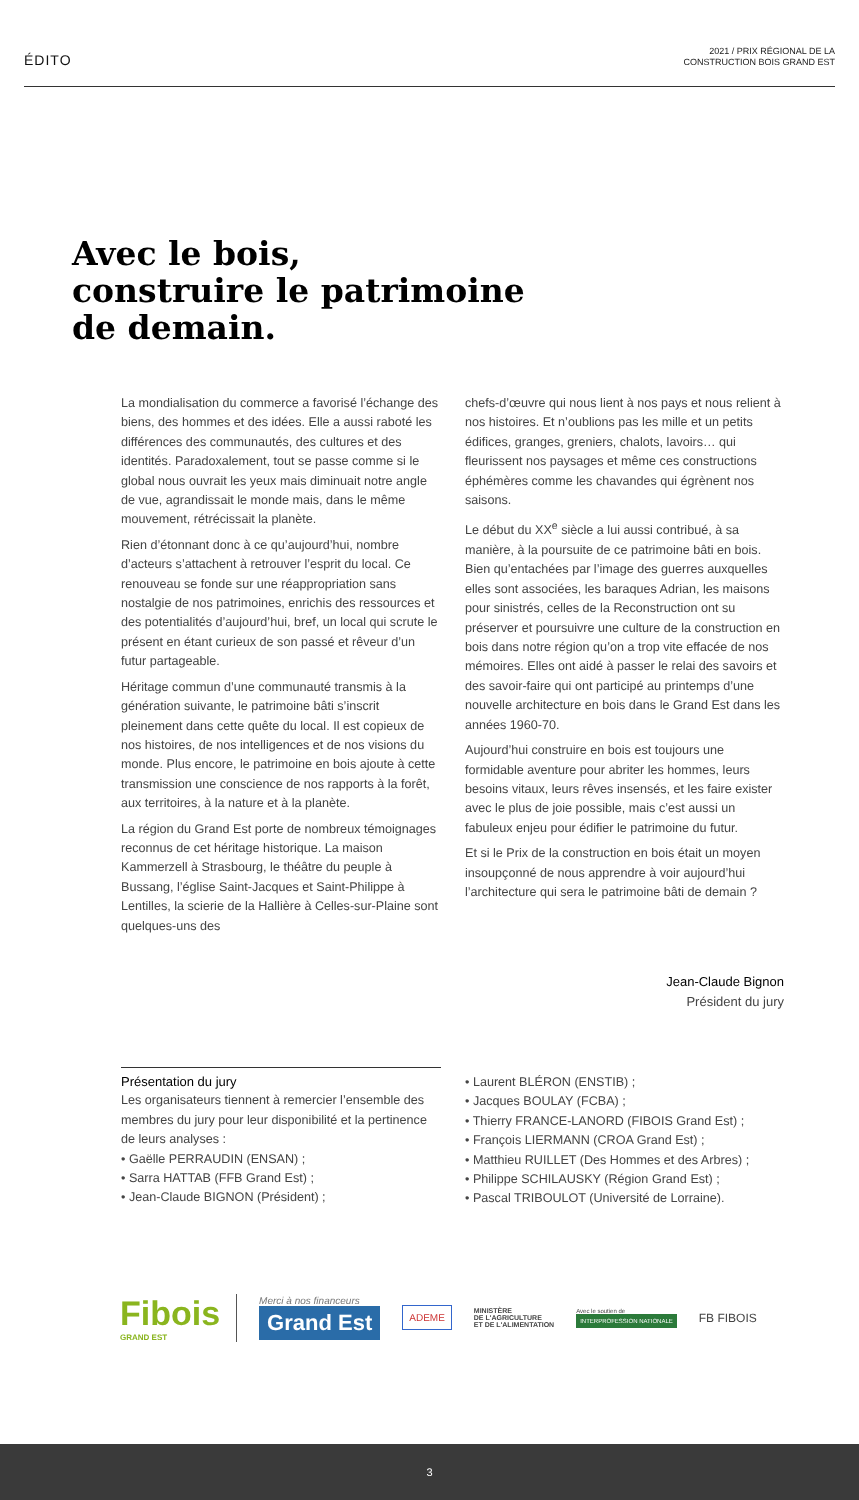ÉDITO
2021 / PRIX RÉGIONAL DE LA
CONSTRUCTION BOIS GRAND EST
Avec le bois,
construire le patrimoine
de demain.
La mondialisation du commerce a favorisé l’échange des biens, des hommes et des idées. Elle a aussi raboté les différences des communautés, des cultures et des identités. Paradoxalement, tout se passe comme si le global nous ouvrait les yeux mais diminuait notre angle de vue, agrandissait le monde mais, dans le même mouvement, rétrécissait la planète.
Rien d’étonnant donc à ce qu’aujourd’hui, nombre d’acteurs s’attachent à retrouver l’esprit du local. Ce renouveau se fonde sur une réappropriation sans nostalgie de nos patrimoines, enrichis des ressources et des potentialités d’aujourd’hui, bref, un local qui scrute le présent en étant curieux de son passé et rêveur d’un futur partageable.
Héritage commun d’une communauté transmis à la génération suivante, le patrimoine bâti s’inscrit pleinement dans cette quête du local. Il est copieux de nos histoires, de nos intelligences et de nos visions du monde. Plus encore, le patrimoine en bois ajoute à cette transmission une conscience de nos rapports à la forêt, aux territoires, à la nature et à la planète.
La région du Grand Est porte de nombreux témoignages reconnus de cet héritage historique. La maison Kammerzell à Strasbourg, le théâtre du peuple à Bussang, l’église Saint-Jacques et Saint-Philippe à Lentilles, la scierie de la Hallière à Celles-sur-Plaine sont quelques-uns des
chefs-d’œuvre qui nous lient à nos pays et nous relient à nos histoires. Et n’oublions pas les mille et un petits édifices, granges, greniers, chalots, lavoirs… qui fleurissent nos paysages et même ces constructions éphémères comme les chavandes qui égrènent nos saisons.
Le début du XX<sup>e</sup> siècle a lui aussi contribué, à sa manière, à la poursuite de ce patrimoine bâti en bois. Bien qu’entachées par l’image des guerres auxquelles elles sont associées, les baraques Adrian, les maisons pour sinistrés, celles de la Reconstruction ont su préserver et poursuivre une culture de la construction en bois dans notre région qu’on a trop vite effacée de nos mémoires. Elles ont aidé à passer le relai des savoirs et des savoir-faire qui ont participé au printemps d’une nouvelle architecture en bois dans le Grand Est dans les années 1960-70.
Aujourd’hui construire en bois est toujours une formidable aventure pour abriter les hommes, leurs besoins vitaux, leurs rêves insensés, et les faire exister avec le plus de joie possible, mais c’est aussi un fabuleux enjeu pour édifier le patrimoine du futur.
Et si le Prix de la construction en bois était un moyen insoupçonné de nous apprendre à voir aujourd’hui l’architecture qui sera le patrimoine bâti de demain ?
Jean-Claude Bignon
Président du jury
Présentation du jury
Les organisateurs tiennent à remercier l’ensemble des membres du jury pour leur disponibilité et la pertinence de leurs analyses :
• Gaëlle PERRAUDIN (ENSAN) ;
• Sarra HATTAB (FFB Grand Est) ;
• Jean-Claude BIGNON (Président) ;
• Laurent BLÉRON (ENSTIB) ;
• Jacques BOULAY (FCBA) ;
• Thierry FRANCE-LANORD (FIBOIS Grand Est) ;
• François LIERMANN (CROA Grand Est) ;
• Matthieu RUILLET (Des Hommes et des Arbres) ;
• Philippe SCHILAUSKY (Région Grand Est) ;
• Pascal TRIBOULOT (Université de Lorraine).
Fibois
GRAND EST
Merci à nos financeurs
Grand Est
ADEME
MINISTÈRE
DE L'AGRICULTURE
ET DE L'ALIMENTATION
Avec le soutien de
INTERPROFESSION NATIONALE
FB FIBOIS
3